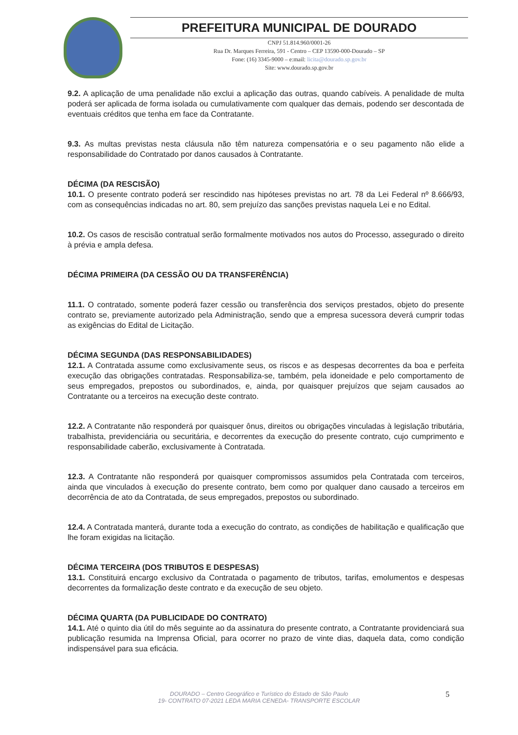PREFEITURA MUNICIPAL DE DOURADO
CNPJ 51.814.960/0001-26
Rua Dr. Marques Ferreira, 591 - Centro – CEP 13590-000-Dourado – SP
Fone: (16) 3345-9000 – e:mail: licita@dourado.sp.gov.br
Site: www.dourado.sp.gov.br
9.2. A aplicação de uma penalidade não exclui a aplicação das outras, quando cabíveis. A penalidade de multa poderá ser aplicada de forma isolada ou cumulativamente com qualquer das demais, podendo ser descontada de eventuais créditos que tenha em face da Contratante.
9.3. As multas previstas nesta cláusula não têm natureza compensatória e o seu pagamento não elide a responsabilidade do Contratado por danos causados à Contratante.
DÉCIMA (DA RESCISÃO)
10.1. O presente contrato poderá ser rescindido nas hipóteses previstas no art. 78 da Lei Federal nº 8.666/93, com as consequências indicadas no art. 80, sem prejuízo das sanções previstas naquela Lei e no Edital.
10.2. Os casos de rescisão contratual serão formalmente motivados nos autos do Processo, assegurado o direito à prévia e ampla defesa.
DÉCIMA PRIMEIRA (DA CESSÃO OU DA TRANSFERÊNCIA)
11.1. O contratado, somente poderá fazer cessão ou transferência dos serviços prestados, objeto do presente contrato se, previamente autorizado pela Administração, sendo que a empresa sucessora deverá cumprir todas as exigências do Edital de Licitação.
DÉCIMA SEGUNDA (DAS RESPONSABILIDADES)
12.1. A Contratada assume como exclusivamente seus, os riscos e as despesas decorrentes da boa e perfeita execução das obrigações contratadas. Responsabiliza-se, também, pela idoneidade e pelo comportamento de seus empregados, prepostos ou subordinados, e, ainda, por quaisquer prejuízos que sejam causados ao Contratante ou a terceiros na execução deste contrato.
12.2. A Contratante não responderá por quaisquer ônus, direitos ou obrigações vinculadas à legislação tributária, trabalhista, previdenciária ou securitária, e decorrentes da execução do presente contrato, cujo cumprimento e responsabilidade caberão, exclusivamente à Contratada.
12.3. A Contratante não responderá por quaisquer compromissos assumidos pela Contratada com terceiros, ainda que vinculados à execução do presente contrato, bem como por qualquer dano causado a terceiros em decorrência de ato da Contratada, de seus empregados, prepostos ou subordinado.
12.4. A Contratada manterá, durante toda a execução do contrato, as condições de habilitação e qualificação que lhe foram exigidas na licitação.
DÉCIMA TERCEIRA (DOS TRIBUTOS E DESPESAS)
13.1. Constituirá encargo exclusivo da Contratada o pagamento de tributos, tarifas, emolumentos e despesas decorrentes da formalização deste contrato e da execução de seu objeto.
DÉCIMA QUARTA (DA PUBLICIDADE DO CONTRATO)
14.1. Até o quinto dia útil do mês seguinte ao da assinatura do presente contrato, a Contratante providenciará sua publicação resumida na Imprensa Oficial, para ocorrer no prazo de vinte dias, daquela data, como condição indispensável para sua eficácia.
5
DOURADO – Centro Geográfico e Turístico do Estado de São Paulo
19- CONTRATO 07-2021 LEDA MARIA CENEDA- TRANSPORTE ESCOLAR